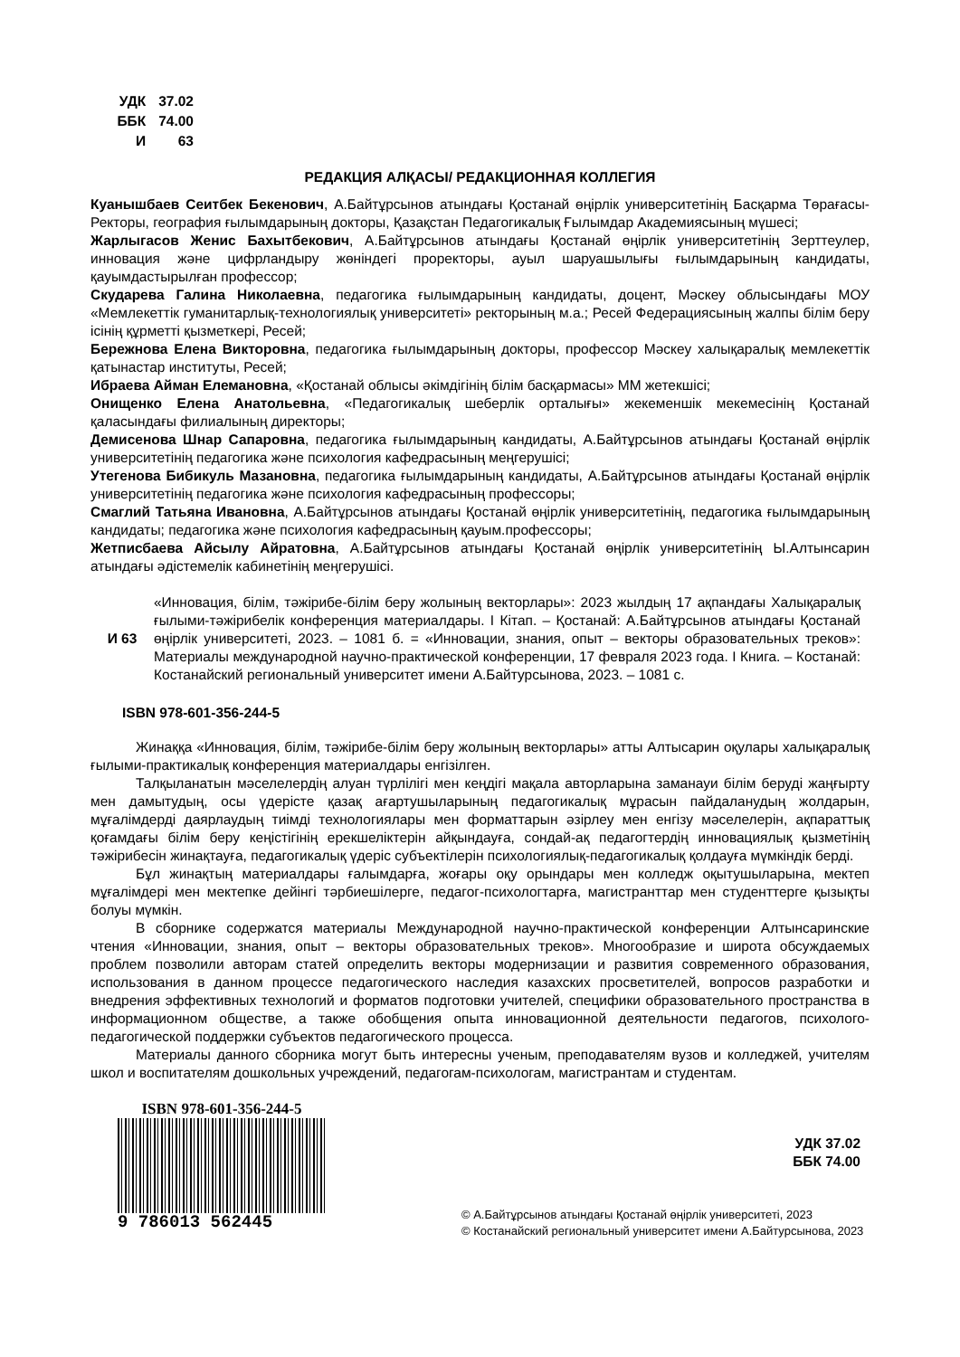| УДК | 37.02 |
| ББК | 74.00 |
| И | 63 |
РЕДАКЦИЯ АЛҚАСЫ/ РЕДАКЦИОННАЯ КОЛЛЕГИЯ
Куанышбаев Сеитбек Бекенович, А.Байтұрсынов атындағы Қостанай өңірлік университетінің Басқарма Төрағасы-Ректоры, география ғылымдарының докторы, Қазақстан Педагогикалық Ғылымдар Академиясының мүшесі;
Жарлыгасов Женис Бахытбекович, А.Байтұрсынов атындағы Қостанай өңірлік университетінің Зерттеулер, инновация және цифрландыру жөніндегі проректоры, ауыл шаруашылығы ғылымдарының кандидаты, қауымдастырылған профессор;
Скударева Галина Николаевна, педагогика ғылымдарының кандидаты, доцент, Мәскеу облысындағы МОУ «Мемлекеттік гуманитарлық-технологиялық университеті» ректорының м.а.; Ресей Федерациясының жалпы білім беру ісінің құрметті қызметкері, Ресей;
Бережнова Елена Викторовна, педагогика ғылымдарының докторы, профессор Мәскеу халықаралық мемлекеттік қатынастар институты, Ресей;
Ибраева Айман Елемановна, «Қостанай облысы әкімдігінің білім басқармасы» ММ жетекшісі;
Онищенко Елена Анатольевна, «Педагогикалық шеберлік орталығы» жекеменшік мекемесінің Қостанай қаласындағы филиалының директоры;
Демисенова Шнар Сапаровна, педагогика ғылымдарының кандидаты, А.Байтұрсынов атындағы Қостанай өңірлік университетінің педагогика және психология кафедрасының меңгерушісі;
Утегенова Бибикуль Мазановна, педагогика ғылымдарының кандидаты, А.Байтұрсынов атындағы Қостанай өңірлік университетінің педагогика және психология кафедрасының профессоры;
Смаглий Татьяна Ивановна, А.Байтұрсынов атындағы Қостанай өңірлік университетінің, педагогика ғылымдарының кандидаты; педагогика және психология кафедрасының қауым.профессоры;
Жетписбаева Айсылу Айратовна, А.Байтұрсынов атындағы Қостанай өңірлік университетінің Ы.Алтынсарин атындағы әдістемелік кабинетінің меңгерушісі.
И 63 «Инновация, білім, тәжірибе-білім беру жолының векторлары»: 2023 жылдың 17 ақпандағы Халықаралық ғылыми-тәжірибелік конференция материалдары. І Кітап. – Қостанай: А.Байтұрсынов атындағы Қостанай өңірлік университеті, 2023. – 1081 б. = «Инновации, знания, опыт – векторы образовательных треков»: Материалы международной научно-практической конференции, 17 февраля 2023 года. І Книга. – Костанай: Костанайский региональный университет имени А.Байтурсынова, 2023. – 1081 с.
ISBN 978-601-356-244-5
Жинаққа «Инновация, білім, тәжірибе-білім беру жолының векторлары» атты Алтысарин оқулары халықаралық ғылыми-практикалық конференция материалдары енгізілген.
Талқыланатын мәселелердің алуан түрлілігі мен кеңдігі мақала авторларына заманауи білім беруді жаңғырту мен дамытудың, осы үдерісте қазақ ағартушыларының педагогикалық мұрасын пайдаланудың жолдарын, мұғалімдерді даярлаудың тиімді технологиялары мен форматтарын әзірлеу мен енгізу мәселелерін, ақпараттық қоғамдағы білім беру кеңістігінің ерекшеліктерін айқындауға, сондай-ақ педагогтердің инновациялық қызметінің тәжірибесін жинақтауға, педагогикалық үдеріс субъектілерін психологиялық-педагогикалық қолдауға мүмкіндік берді.
Бұл жинақтың материалдары ғалымдарға, жоғары оқу орындары мен колледж оқытушыларына, мектеп мұғалімдері мен мектепке дейінгі тәрбиешілерге, педагог-психологтарға, магистранттар мен студенттерге қызықты болуы мүмкін.
В сборнике содержатся материалы Международной научно-практической конференции Алтынсаринские чтения «Инновации, знания, опыт – векторы образовательных треков». Многообразие и широта обсуждаемых проблем позволили авторам статей определить векторы модернизации и развития современного образования, использования в данном процессе педагогического наследия казахских просветителей, вопросов разработки и внедрения эффективных технологий и форматов подготовки учителей, специфики образовательного пространства в информационном обществе, а также обобщения опыта инновационной деятельности педагогов, психолого-педагогической поддержки субъектов педагогического процесса.
Материалы данного сборника могут быть интересны ученым, преподавателям вузов и колледжей, учителям школ и воспитателям дошкольных учреждений, педагогам-психологам, магистрантам и студентам.
ISBN 978-601-356-244-5
9 786013 562445
УДК 37.02
ББК 74.00
© А.Байтұрсынов атындағы Қостанай өңірлік университеті, 2023
© Костанайский региональный университет имени А.Байтурсынова, 2023